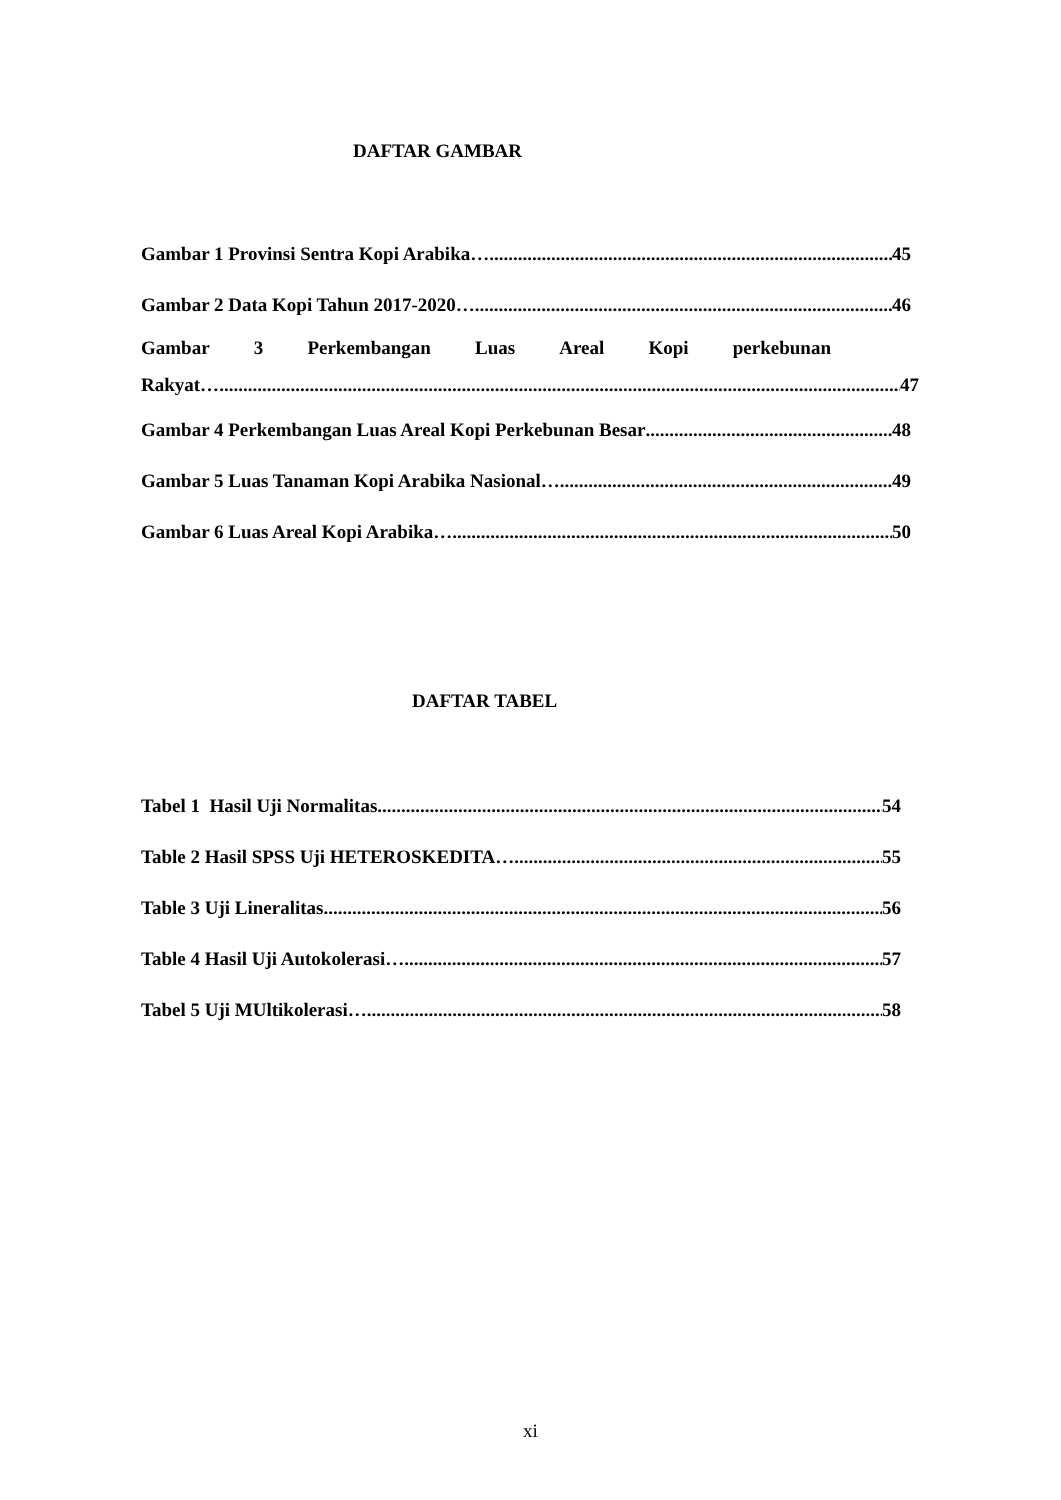DAFTAR GAMBAR
Gambar 1 Provinsi Sentra Kopi Arabika… 45
Gambar 2 Data Kopi Tahun 2017-2020… 46
Gambar 3 Perkembangan Luas Areal Kopi perkebunan
Rakyat… 47
Gambar 4 Perkembangan Luas Areal Kopi Perkebunan Besar 48
Gambar 5 Luas Tanaman Kopi Arabika Nasional… 49
Gambar 6 Luas Areal Kopi Arabika… 50
DAFTAR TABEL
Tabel 1 Hasil Uji Normalitas 54
Table 2 Hasil SPSS Uji HETEROSKEDITA… 55
Table 3 Uji Lineralitas 56
Table 4 Hasil Uji Autokolerasi… 57
Tabel 5 Uji MUltikolerasi… 58
xi